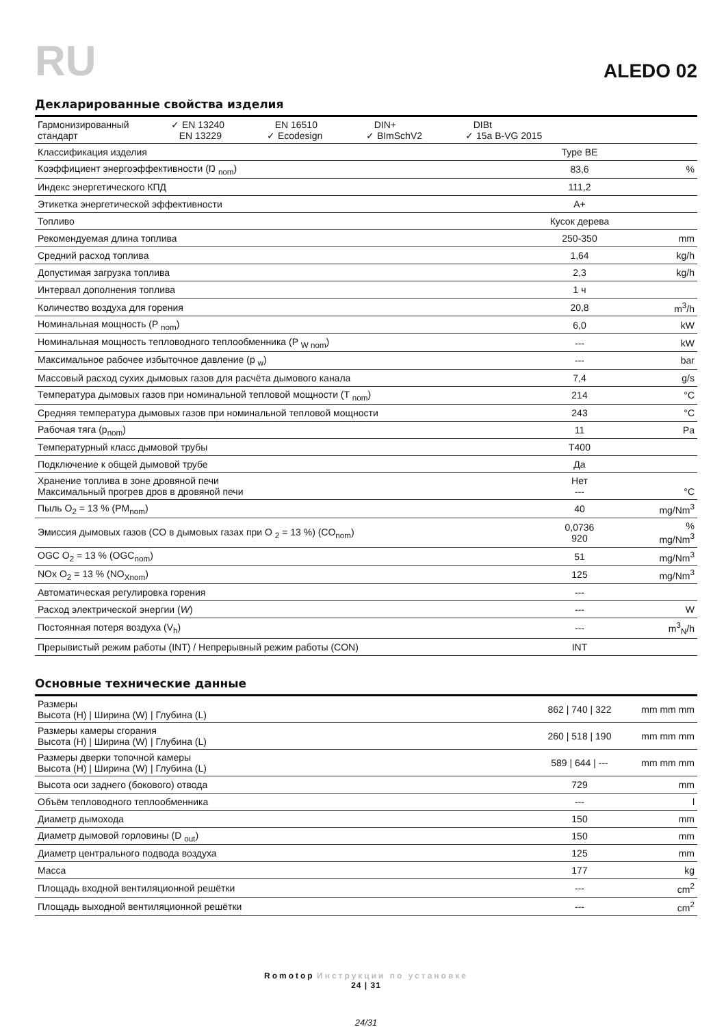RU
ALEDO 02
Декларированные свойства изделия
| Гармонизированный стандарт ✓ EN 13240 EN 13229 EN 16510 ✓ Ecodesign DIN+ ✓ BImSchV2 DIBt ✓ 15a B-VG 2015 | | |
| Классификация изделия | Type BE | |
| Коэффициент энергоэффективности (Ŋ <sub>nom</sub>) | 83,6 | % |
| Индекс энергетического КПД | 111,2 | |
| Этикетка энергетической эффективности | A+ | |
| Топливо | Кусок дерева | |
| Рекомендуемая длина топлива | 250-350 | mm |
| Средний расход топлива | 1,64 | kg/h |
| Допустимая загрузка топлива | 2,3 | kg/h |
| Интервал дополнения топлива | 1 ч | |
| Количество воздуха для горения | 20,8 | m<sup>3</sup>/h |
| Номинальная мощность (P <sub>nom</sub>) | 6,0 | kW |
| Номинальная мощность тепловодного теплообменника (P <sub>W nom</sub>) | --- | kW |
| Максимальное рабочее избыточное давление (p <sub>w</sub>) | --- | bar |
| Массовый расход сухих дымовых газов для расчёта дымового канала | 7,4 | g/s |
| Температура дымовых газов при номинальной тепловой мощности (T <sub>nom</sub>) | 214 | °C |
| Средняя температура дымовых газов при номинальной тепловой мощности | 243 | °C |
| Рабочая тяга (p<sub>nom</sub>) | 11 | Pa |
| Температурный класс дымовой трубы | T400 | |
| Подключение к общей дымовой трубе | Да | |
| Хранение топлива в зоне дровяной печи Максимальный прогрев дров в дровяной печи | Нет --- | °C |
| Пыль O<sub>2</sub> = 13 % (PM<sub>nom</sub>) | 40 | mg/Nm<sup>3</sup> |
| Эмиссия дымовых газов (CO в дымовых газах при O <sub>2</sub> = 13 %) (CO<sub>nom</sub>) | 0,0736 920 | % mg/Nm<sup>3</sup> |
| OGC O<sub>2</sub> = 13 % (OGC<sub>nom</sub>) | 51 | mg/Nm<sup>3</sup> |
| NOx O<sub>2</sub> = 13 % (NO<sub>Xnom</sub>) | 125 | mg/Nm<sup>3</sup> |
| Автоматическая регулировка горения | --- | |
| Расход электрической энергии ( W ) | --- | W |
| Постоянная потеря воздуха (V<sub>h</sub>) | --- | m<sup>3</sup><sub>N</sub>/h |
| Прерывистый режим работы (INT) / Непрерывный режим работы (CON) | INT | |
Основные технические данные
| Размеры Высота (H) / Ширина (W) / Глубина (L) | 862 / 740 / 322 | mm mm mm |
| Размеры камеры сгорания Высота (H) / Ширина (W) / Глубина (L) | 260 / 518 / 190 | mm mm mm |
| Размеры дверки топочной камеры Высота (H) / Ширина (W) / Глубина (L) | 589 / 644 / --- | mm mm mm |
| Высота оси заднего (бокового) отвода | 729 | mm |
| Объём тепловодного теплообменника | --- | l |
| Диаметр дымохода | 150 | mm |
| Диаметр дымовой горловины (D <sub>out</sub>) | 150 | mm |
| Диаметр центрального подвода воздуха | 125 | mm |
| Масса | 177 | kg |
| Площадь входной вентиляционной решётки | --- | cm<sup>2</sup> |
| Площадь выходной вентиляционной решётки | --- | cm<sup>2</sup> |
Romotop Инструкции по установке
24 | 31
24/31